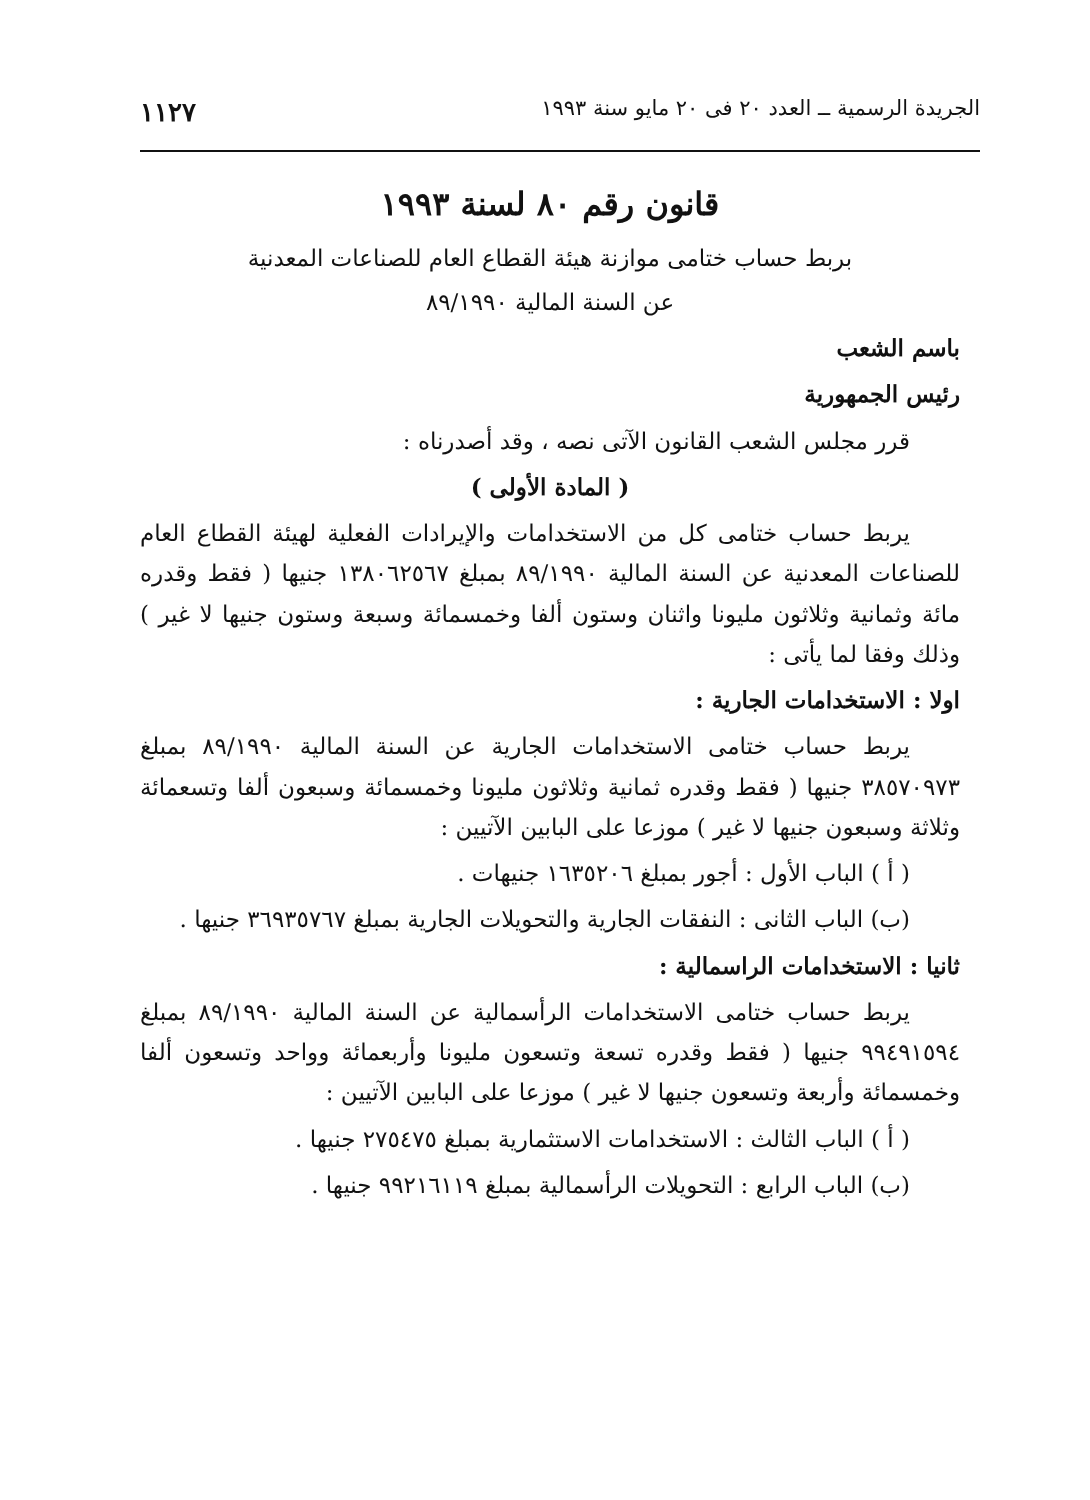الجريدة الرسمية ــ العدد ٢٠ فى ٢٠ مايو سنة ١٩٩٣ ١١٢٧
قانون رقم ٨٠ لسنة ١٩٩٣
بربط حساب ختامى موازنة هيئة القطاع العام للصناعات المعدنية
عن السنة المالية ٨٩/١٩٩٠
باسم الشعب
رئيس الجمهورية
قرر مجلس الشعب القانون الآتى نصه ، وقد أصدرناه :
( المادة الأولى )
يربط حساب ختامى كل من الاستخدامات والإيرادات الفعلية لهيئة القطاع العام للصناعات المعدنية عن السنة المالية ٨٩/١٩٩٠ بمبلغ ١٣٨٠٦٢٥٦٧ جنيها ( فقط وقدره مائة وثمانية وثلاثون مليونا واثنان وستون ألفا وخمسمائة وسبعة وستون جنيها لا غير ) وذلك وفقا لما يأتى :
اولا : الاستخدامات الجارية :
يربط حساب ختامى الاستخدامات الجارية عن السنة المالية ٨٩/١٩٩٠ بمبلغ ٣٨٥٧٠٩٧٣ جنيها ( فقط وقدره ثمانية وثلاثون مليونا وخمسمائة وسبعون ألفا وتسعمائة وثلاثة وسبعون جنيها لا غير ) موزعا على البابين الآتيين :
( أ ) الباب الأول : أجور بمبلغ ١٦٣٥٢٠٦ جنيهات .
(ب) الباب الثانى : النفقات الجارية والتحويلات الجارية بمبلغ ٣٦٩٣٥٧٦٧ جنيها .
ثانيا : الاستخدامات الراسمالية :
يربط حساب ختامى الاستخدامات الرأسمالية عن السنة المالية ٨٩/١٩٩٠ بمبلغ ٩٩٤٩١٥٩٤ جنيها ( فقط وقدره تسعة وتسعون مليونا وأربعمائة وواحد وتسعون ألفا وخمسمائة وأربعة وتسعون جنيها لا غير ) موزعا على البابين الآتيين :
( أ ) الباب الثالث : الاستخدامات الاستثمارية بمبلغ ٢٧٥٤٧٥ جنيها .
(ب) الباب الرابع : التحويلات الرأسمالية بمبلغ ٩٩٢١٦١١٩ جنيها .